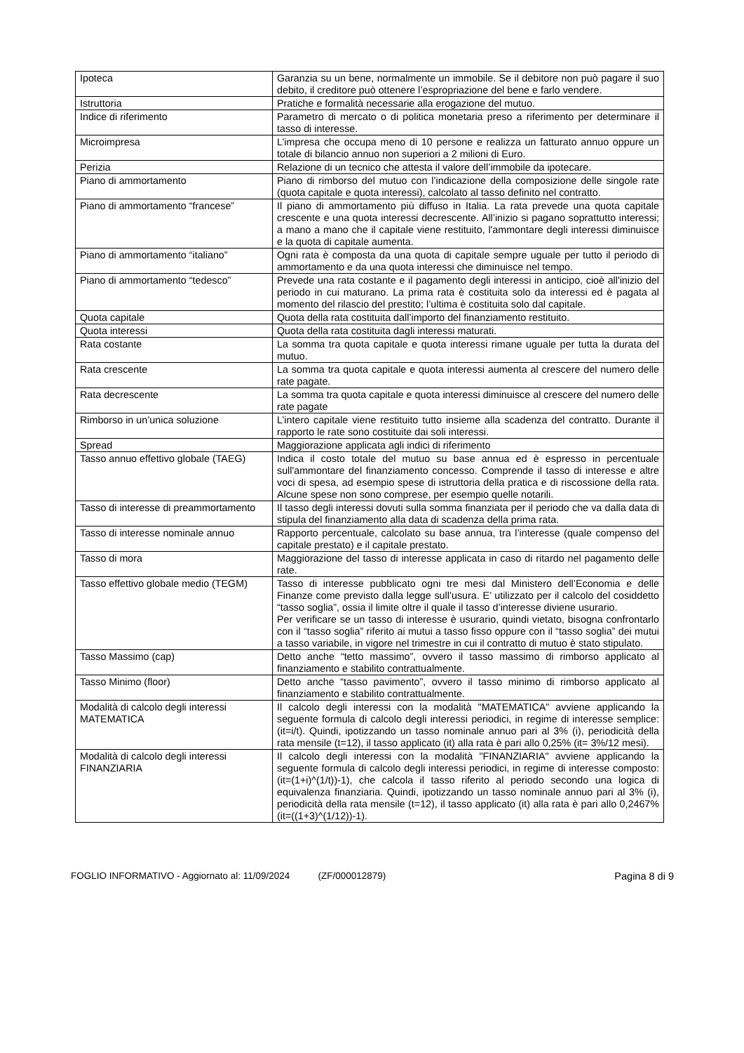| Ipoteca | Garanzia su un bene, normalmente un immobile. Se il debitore non può pagare il suo debito, il creditore può ottenere l’espropriazione del bene e farlo vendere. |
| Istruttoria | Pratiche e formalità necessarie alla erogazione del mutuo. |
| Indice di riferimento | Parametro di mercato o di politica monetaria preso a riferimento per determinare il tasso di interesse. |
| Microimpresa | L’impresa che occupa meno di 10 persone e realizza un fatturato annuo oppure un totale di bilancio annuo non superiori a 2 milioni di Euro. |
| Perizia | Relazione di un tecnico che attesta il valore dell’immobile da ipotecare. |
| Piano di ammortamento | Piano di rimborso del mutuo con l’indicazione della composizione delle singole rate (quota capitale e quota interessi), calcolato al tasso definito nel contratto. |
| Piano di ammortamento “francese” | Il piano di ammortamento più diffuso in Italia. La rata prevede una quota capitale crescente e una quota interessi decrescente. All’inizio si pagano soprattutto interessi; a mano a mano che il capitale viene restituito, l'ammontare degli interessi diminuisce e la quota di capitale aumenta. |
| Piano di ammortamento “italiano” | Ogni rata è composta da una quota di capitale sempre uguale per tutto il periodo di ammortamento e da una quota interessi che diminuisce nel tempo. |
| Piano di ammortamento “tedesco” | Prevede una rata costante e il pagamento degli interessi in anticipo, cioè all'inizio del periodo in cui maturano. La prima rata è costituita solo da interessi ed è pagata al momento del rilascio del prestito; l’ultima è costituita solo dal capitale. |
| Quota capitale | Quota della rata costituita dall’importo del finanziamento restituito. |
| Quota interessi | Quota della rata costituita dagli interessi maturati. |
| Rata costante | La somma tra quota capitale e quota interessi rimane uguale per tutta la durata del mutuo. |
| Rata crescente | La somma tra quota capitale e quota interessi aumenta al crescere del numero delle rate pagate. |
| Rata decrescente | La somma tra quota capitale e quota interessi diminuisce al crescere del numero delle rate pagate |
| Rimborso in un’unica soluzione | L’intero capitale viene restituito tutto insieme alla scadenza del contratto. Durante il rapporto le rate sono costituite dai soli interessi. |
| Spread | Maggiorazione applicata agli indici di riferimento |
| Tasso annuo effettivo globale (TAEG) | Indica il costo totale del mutuo su base annua ed è espresso in percentuale sull'ammontare del finanziamento concesso. Comprende il tasso di interesse e altre voci di spesa, ad esempio spese di istruttoria della pratica e di riscossione della rata. Alcune spese non sono comprese, per esempio quelle notarili. |
| Tasso di interesse di preammortamento | Il tasso degli interessi dovuti sulla somma finanziata per il periodo che va dalla data di stipula del finanziamento alla data di scadenza della prima rata. |
| Tasso di interesse nominale annuo | Rapporto percentuale, calcolato su base annua, tra l’interesse (quale compenso del capitale prestato) e il capitale prestato. |
| Tasso di mora | Maggiorazione del tasso di interesse applicata in caso di ritardo nel pagamento delle rate. |
| Tasso effettivo globale medio (TEGM) | Tasso di interesse pubblicato ogni tre mesi dal Ministero dell’Economia e delle Finanze come previsto dalla legge sull’usura. E’ utilizzato per il calcolo del cosiddetto “tasso soglia”, ossia il limite oltre il quale il tasso d’interesse diviene usurario. Per verificare se un tasso di interesse è usurario, quindi vietato, bisogna confrontarlo con il “tasso soglia” riferito ai mutui a tasso fisso oppure con il “tasso soglia” dei mutui a tasso variabile, in vigore nel trimestre in cui il contratto di mutuo è stato stipulato. |
| Tasso Massimo (cap) | Detto anche “tetto massimo”, ovvero il tasso massimo di rimborso applicato al finanziamento e stabilito contrattualmente. |
| Tasso Minimo (floor) | Detto anche “tasso pavimento”, ovvero il tasso minimo di rimborso applicato al finanziamento e stabilito contrattualmente. |
| Modalità di calcolo degli interessi MATEMATICA | Il calcolo degli interessi con la modalità "MATEMATICA" avviene applicando la seguente formula di calcolo degli interessi periodici, in regime di interesse semplice: (it=i/t). Quindi, ipotizzando un tasso nominale annuo pari al 3% (i), periodicità della rata mensile (t=12), il tasso applicato (it) alla rata è pari allo 0,25% (it= 3%/12 mesi). |
| Modalità di calcolo degli interessi FINANZIARIA | Il calcolo degli interessi con la modalità "FINANZIARIA" avviene applicando la seguente formula di calcolo degli interessi periodici, in regime di interesse composto: (it=(1+i)^(1/t))-1), che calcola il tasso riferito al periodo secondo una logica di equivalenza finanziaria. Quindi, ipotizzando un tasso nominale annuo pari al 3% (i), periodicità della rata mensile (t=12), il tasso applicato (it) alla rata è pari allo 0,2467% (it=((1+3)^(1/12))-1). |
FOGLIO INFORMATIVO - Aggiornato al: 11/09/2024 (ZF/000012879) Pagina 8 di 9